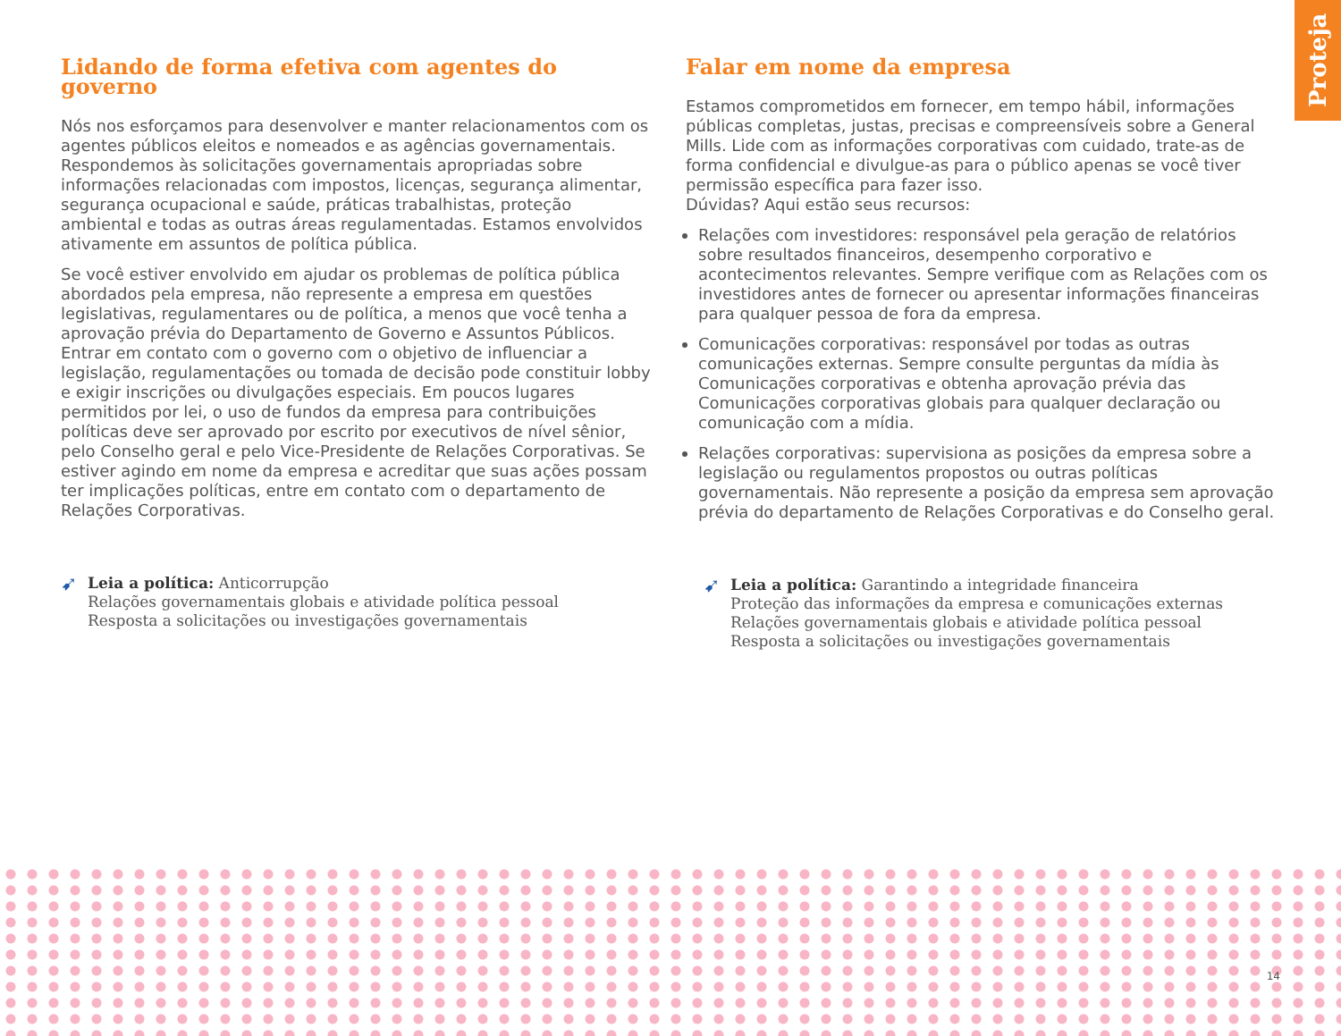Proteja
Lidando de forma efetiva com agentes do governo
Nós nos esforçamos para desenvolver e manter relacionamentos com os agentes públicos eleitos e nomeados e as agências governamentais. Respondemos às solicitações governamentais apropriadas sobre informações relacionadas com impostos, licenças, segurança alimentar, segurança ocupacional e saúde, práticas trabalhistas, proteção ambiental e todas as outras áreas regulamentadas. Estamos envolvidos ativamente em assuntos de política pública.
Se você estiver envolvido em ajudar os problemas de política pública abordados pela empresa, não represente a empresa em questões legislativas, regulamentares ou de política, a menos que você tenha a aprovação prévia do Departamento de Governo e Assuntos Públicos. Entrar em contato com o governo com o objetivo de influenciar a legislação, regulamentações ou tomada de decisão pode constituir lobby e exigir inscrições ou divulgações especiais. Em poucos lugares permitidos por lei, o uso de fundos da empresa para contribuições políticas deve ser aprovado por escrito por executivos de nível sênior, pelo Conselho geral e pelo Vice-Presidente de Relações Corporativas. Se estiver agindo em nome da empresa e acreditar que suas ações possam ter implicações políticas, entre em contato com o departamento de Relações Corporativas.
➹ Leia a política: Anticorrupção
Relações governamentais globais e atividade política pessoal
Resposta a solicitações ou investigações governamentais
Falar em nome da empresa
Estamos comprometidos em fornecer, em tempo hábil, informações públicas completas, justas, precisas e compreensíveis sobre a General Mills. Lide com as informações corporativas com cuidado, trate-as de forma confidencial e divulgue-as para o público apenas se você tiver permissão específica para fazer isso.
Dúvidas? Aqui estão seus recursos:
Relações com investidores: responsável pela geração de relatórios sobre resultados financeiros, desempenho corporativo e acontecimentos relevantes. Sempre verifique com as Relações com os investidores antes de fornecer ou apresentar informações financeiras para qualquer pessoa de fora da empresa.
Comunicações corporativas: responsável por todas as outras comunicações externas. Sempre consulte perguntas da mídia às Comunicações corporativas e obtenha aprovação prévia das Comunicações corporativas globais para qualquer declaração ou comunicação com a mídia.
Relações corporativas: supervisiona as posições da empresa sobre a legislação ou regulamentos propostos ou outras políticas governamentais. Não represente a posição da empresa sem aprovação prévia do departamento de Relações Corporativas e do Conselho geral.
➹ Leia a política: Garantindo a integridade financeira
Proteção das informações da empresa e comunicações externas
Relações governamentais globais e atividade política pessoal
Resposta a solicitações ou investigações governamentais
14